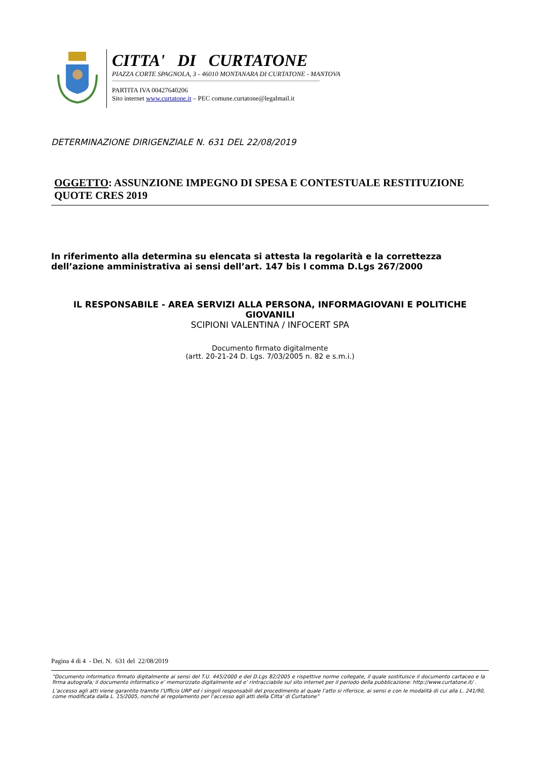CITTA' DI CURTATONE
PIAZZA CORTE SPAGNOLA, 3 - 46010 MONTANARA DI CURTATONE - MANTOVA
PARTITA IVA 00427640206
Sito internet www.curtatone.it – PEC comune.curtatone@legalmail.it
DETERMINAZIONE DIRIGENZIALE N. 631 DEL 22/08/2019
OGGETTO: ASSUNZIONE IMPEGNO DI SPESA E CONTESTUALE RESTITUZIONE QUOTE CRES 2019
In riferimento alla determina su elencata si attesta la regolarità e la correttezza dell’azione amministrativa ai sensi dell’art. 147 bis I comma D.Lgs 267/2000
IL RESPONSABILE - AREA SERVIZI ALLA PERSONA, INFORMAGIOVANI E POLITICHE GIOVANILI
SCIPIONI VALENTINA / INFOCERT SPA
Documento firmato digitalmente
(artt. 20-21-24 D. Lgs. 7/03/2005 n. 82 e s.m.i.)
Pagina 4 di 4 - Det. N. 631 del 22/08/2019
“Documento informatico firmato digitalmente ai sensi del T.U. 445/2000 e del D.Lgs 82/2005 e rispettive norme collegate, il quale sostituisce il documento cartaceo e la firma autografa; il documento informatico e’ memorizzato digitalmente ed e’ rintracciabile sul sito internet per il periodo della pubblicazione: http://www.curtatone.it/ .
L’accesso agli atti viene garantito tramite l’Ufficio URP ed i singoli responsabili del procedimento al quale l’atto si riferisce, ai sensi e con le modalità di cui alla L. 241/90, come modificata dalla L. 15/2005, nonché al regolamento per l’accesso agli atti della Citta' di Curtatone”